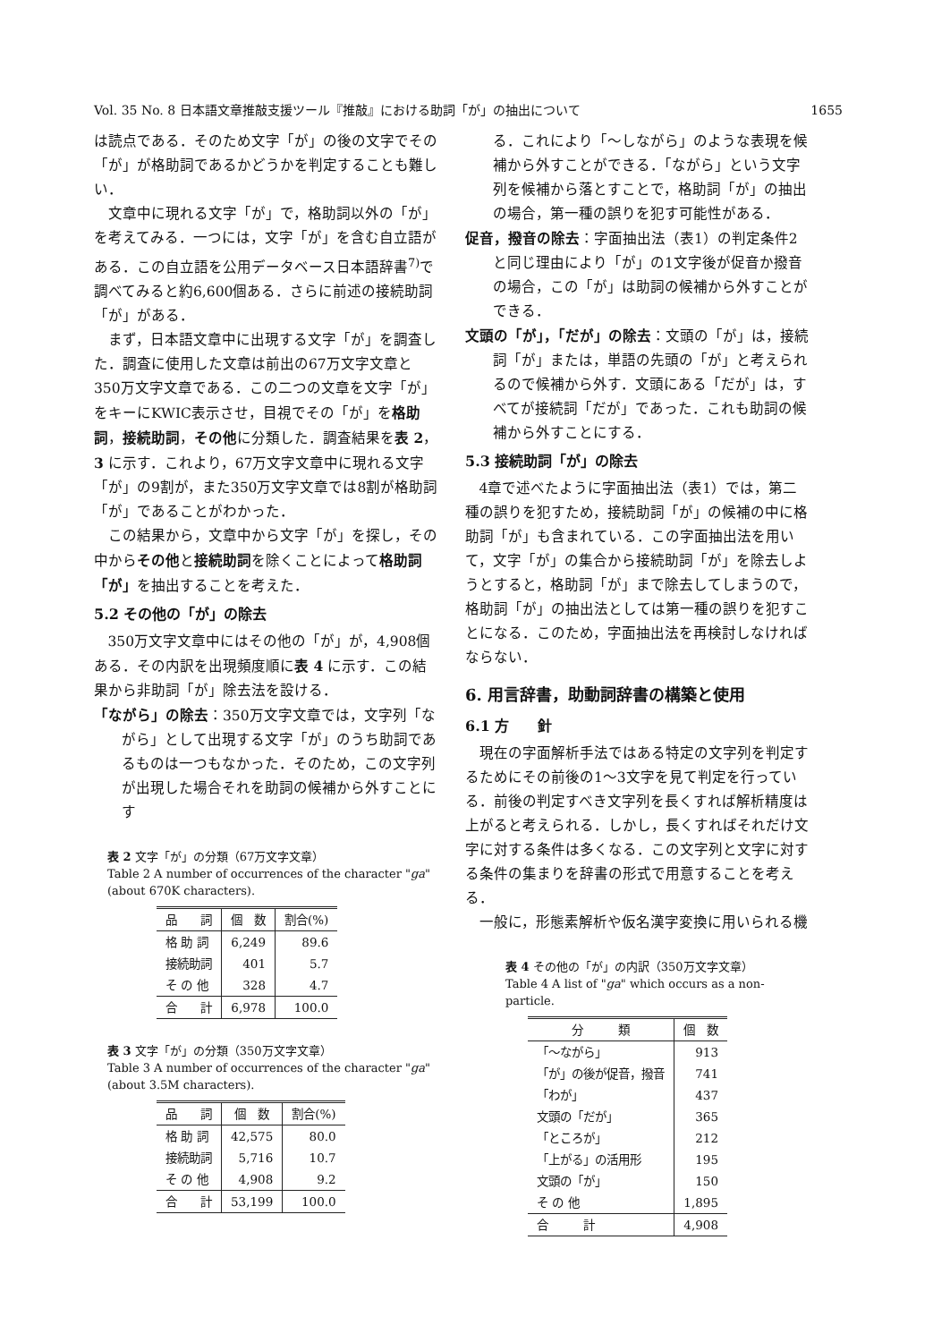Vol. 35 No. 8 日本語文章推敲支援ツール『推敲』における助詞「が」の抽出について 1655
は読点である．そのため文字「が」の後の文字でその「が」が格助詞であるかどうかを判定することも難しい．
文章中に現れる文字「が」で，格助詞以外の「が」を考えてみる．一つには，文字「が」を含む自立語がある．この自立語を公用データベース日本語辞書<sup>7)</sup>で調べてみると約6,600個ある．さらに前述の接続助詞「が」がある．
まず，日本語文章中に出現する文字「が」を調査した．調査に使用した文章は前出の67万文字文章と350万文字文章である．この二つの文章を文字「が」をキーにKWIC表示させ，目視でその「が」を格助詞，接続助詞，その他に分類した．調査結果を表 2，3 に示す．これより，67万文字文章中に現れる文字「が」の9割が，また350万文字文章では8割が格助詞「が」であることがわかった．
この結果から，文章中から文字「が」を探し，その中からその他と接続助詞を除くことによって格助詞「が」を抽出することを考えた．
5.2 その他の「が」の除去
350万文字文章中にはその他の「が」が，4,908個ある．その内訳を出現頻度順に表 4 に示す．この結果から非助詞「が」除去法を設ける．
「ながら」の除去：350万文字文章では，文字列「ながら」として出現する文字「が」のうち助詞であるものは一つもなかった．そのため，この文字列が出現した場合それを助詞の候補から外すことにす
表 2 文字「が」の分類（67万文字文章）
Table 2 A number of occurrences of the character "ga" (about 670K characters).
| 品 詞 | 個 数 | 割合(%) |
| --- | --- | --- |
| 格 助 詞 | 6,249 | 89.6 |
| 接続助詞 | 401 | 5.7 |
| そ の 他 | 328 | 4.7 |
| 合 計 | 6,978 | 100.0 |
表 3 文字「が」の分類（350万文字文章）
Table 3 A number of occurrences of the character "ga" (about 3.5M characters).
| 品 詞 | 個 数 | 割合(%) |
| --- | --- | --- |
| 格 助 詞 | 42,575 | 80.0 |
| 接続助詞 | 5,716 | 10.7 |
| そ の 他 | 4,908 | 9.2 |
| 合 計 | 53,199 | 100.0 |
る．これにより「〜しながら」のような表現を候補から外すことができる．「ながら」という文字列を候補から落とすことで，格助詞「が」の抽出の場合，第一種の誤りを犯す可能性がある．
促音，撥音の除去：字面抽出法（表1）の判定条件2と同じ理由により「が」の1文字後が促音か撥音の場合，この「が」は助詞の候補から外すことができる．
文頭の「が」，「だが」の除去：文頭の「が」は，接続詞「が」または，単語の先頭の「が」と考えられるので候補から外す．文頭にある「だが」は，すべてが接続詞「だが」であった．これも助詞の候補から外すことにする．
5.3 接続助詞「が」の除去
4章で述べたように字面抽出法（表1）では，第二種の誤りを犯すため，接続助詞「が」の候補の中に格助詞「が」も含まれている．この字面抽出法を用いて，文字「が」の集合から接続助詞「が」を除去しようとすると，格助詞「が」まで除去してしまうので，格助詞「が」の抽出法としては第一種の誤りを犯すことになる．このため，字面抽出法を再検討しなければならない．
6. 用言辞書，助動詞辞書の構築と使用
6.1 方　　針
現在の字面解析手法ではある特定の文字列を判定するためにその前後の1〜3文字を見て判定を行っている．前後の判定すべき文字列を長くすれば解析精度は上がると考えられる．しかし，長くすればそれだけ文字に対する条件は多くなる．この文字列と文字に対する条件の集まりを辞書の形式で用意することを考える．
一般に，形態素解析や仮名漢字変換に用いられる機
表 4 その他の「が」の内訳（350万文字文章）
Table 4 A list of "ga" which occurs as a non-particle.
| 分 類 | 個 数 |
| --- | --- |
| 「〜ながら」 | 913 |
| 「が」の後が促音，撥音 | 741 |
| 「わが」 | 437 |
| 文頭の「だが」 | 365 |
| 「ところが」 | 212 |
| 「上がる」の活用形 | 195 |
| 文頭の「が」 | 150 |
| そ の 他 | 1,895 |
| 合 計 | 4,908 |